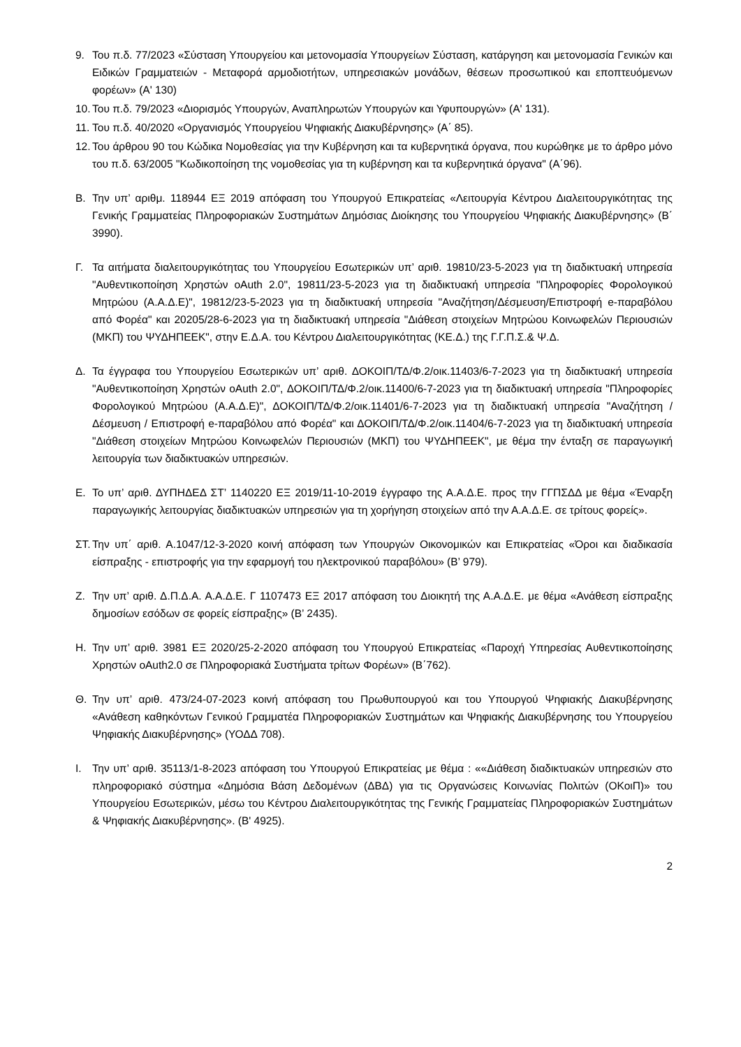9. Του π.δ. 77/2023 «Σύσταση Υπουργείου και μετονομασία Υπουργείων Σύσταση, κατάργηση και μετονομασία Γενικών και Ειδικών Γραμματειών - Μεταφορά αρμοδιοτήτων, υπηρεσιακών μονάδων, θέσεων προσωπικού και εποπτευόμενων φορέων» (Α' 130)
10. Του π.δ. 79/2023 «Διορισμός Υπουργών, Αναπληρωτών Υπουργών και Υφυπουργών» (Α' 131).
11. Του π.δ. 40/2020 «Οργανισμός Υπουργείου Ψηφιακής Διακυβέρνησης» (Α΄ 85).
12. Του άρθρου 90 του Κώδικα Νομοθεσίας για την Κυβέρνηση και τα κυβερνητικά όργανα, που κυρώθηκε με το άρθρο μόνο του π.δ. 63/2005 "Κωδικοποίηση της νομοθεσίας για τη κυβέρνηση και τα κυβερνητικά όργανα" (Α΄96).
Β. Την υπ’ αριθμ. 118944 ΕΞ 2019 απόφαση του Υπουργού Επικρατείας «Λειτουργία Κέντρου Διαλειτουργικότητας της Γενικής Γραμματείας Πληροφοριακών Συστημάτων Δημόσιας Διοίκησης του Υπουργείου Ψηφιακής Διακυβέρνησης» (Β΄ 3990).
Γ. Τα αιτήματα διαλειτουργικότητας του Υπουργείου Εσωτερικών υπ’ αριθ. 19810/23-5-2023 για τη διαδικτυακή υπηρεσία "Αυθεντικοποίηση Χρηστών oAuth 2.0", 19811/23-5-2023 για τη διαδικτυακή υπηρεσία "Πληροφορίες Φορολογικού Μητρώου (Α.Α.Δ.Ε)", 19812/23-5-2023 για τη διαδικτυακή υπηρεσία "Αναζήτηση/Δέσμευση/Επιστροφή e-παραβόλου από Φορέα" και 20205/28-6-2023 για τη διαδικτυακή υπηρεσία "Διάθεση στοιχείων Μητρώου Κοινωφελών Περιουσιών (ΜΚΠ) του ΨΥΔΗΠΕΕΚ", στην Ε.Δ.Α. του Κέντρου Διαλειτουργικότητας (ΚΕ.Δ.) της Γ.Γ.Π.Σ.& Ψ.Δ.
Δ. Τα έγγραφα του Υπουργείου Εσωτερικών υπ’ αριθ. ΔΟΚΟΙΠ/ΤΔ/Φ.2/οικ.11403/6-7-2023 για τη διαδικτυακή υπηρεσία "Αυθεντικοποίηση Χρηστών oAuth 2.0", ΔΟΚΟΙΠ/ΤΔ/Φ.2/οικ.11400/6-7-2023 για τη διαδικτυακή υπηρεσία "Πληροφορίες Φορολογικού Μητρώου (Α.Α.Δ.Ε)", ΔΟΚΟΙΠ/ΤΔ/Φ.2/οικ.11401/6-7-2023 για τη διαδικτυακή υπηρεσία "Αναζήτηση / Δέσμευση / Επιστροφή e-παραβόλου από Φορέα" και ΔΟΚΟΙΠ/ΤΔ/Φ.2/οικ.11404/6-7-2023 για τη διαδικτυακή υπηρεσία "Διάθεση στοιχείων Μητρώου Κοινωφελών Περιουσιών (ΜΚΠ) του ΨΥΔΗΠΕΕΚ", με θέμα την ένταξη σε παραγωγική λειτουργία των διαδικτυακών υπηρεσιών.
Ε. Το υπ’ αριθ. ΔΥΠΗΔΕΔ ΣΤ’ 1140220 ΕΞ 2019/11-10-2019 έγγραφο της Α.Α.Δ.Ε. προς την ΓΓΠΣΔΔ με θέμα «Έναρξη παραγωγικής λειτουργίας διαδικτυακών υπηρεσιών για τη χορήγηση στοιχείων από την Α.Α.Δ.Ε. σε τρίτους φορείς».
ΣΤ. Την υπ΄ αριθ. Α.1047/12-3-2020 κοινή απόφαση των Υπουργών Οικονομικών και Επικρατείας «Όροι και διαδικασία είσπραξης - επιστροφής για την εφαρμογή του ηλεκτρονικού παραβόλου» (Β’ 979).
Ζ. Την υπ’ αριθ. Δ.Π.Δ.Α. Α.Α.Δ.Ε. Γ 1107473 ΕΞ 2017 απόφαση του Διοικητή της Α.Α.Δ.Ε. με θέμα «Ανάθεση είσπραξης δημοσίων εσόδων σε φορείς είσπραξης» (Β’ 2435).
Η. Την υπ’ αριθ. 3981 ΕΞ 2020/25-2-2020 απόφαση του Υπουργού Επικρατείας «Παροχή Υπηρεσίας Αυθεντικοποίησης Χρηστών oAuth2.0 σε Πληροφοριακά Συστήματα τρίτων Φορέων» (Β΄762).
Θ. Την υπ’ αριθ. 473/24-07-2023 κοινή απόφαση του Πρωθυπουργού και του Υπουργού Ψηφιακής Διακυβέρνησης «Ανάθεση καθηκόντων Γενικού Γραμματέα Πληροφοριακών Συστημάτων και Ψηφιακής Διακυβέρνησης του Υπουργείου Ψηφιακής Διακυβέρνησης» (ΥΟΔΔ 708).
Ι. Την υπ’ αριθ. 35113/1-8-2023 απόφαση του Υπουργού Επικρατείας με θέμα : ««Διάθεση διαδικτυακών υπηρεσιών στο πληροφοριακό σύστημα «Δημόσια Βάση Δεδομένων (ΔΒΔ) για τις Οργανώσεις Κοινωνίας Πολιτών (ΟΚοιΠ)» του Υπουργείου Εσωτερικών, μέσω του Κέντρου Διαλειτουργικότητας της Γενικής Γραμματείας Πληροφοριακών Συστημάτων & Ψηφιακής Διακυβέρνησης». (Β' 4925).
2